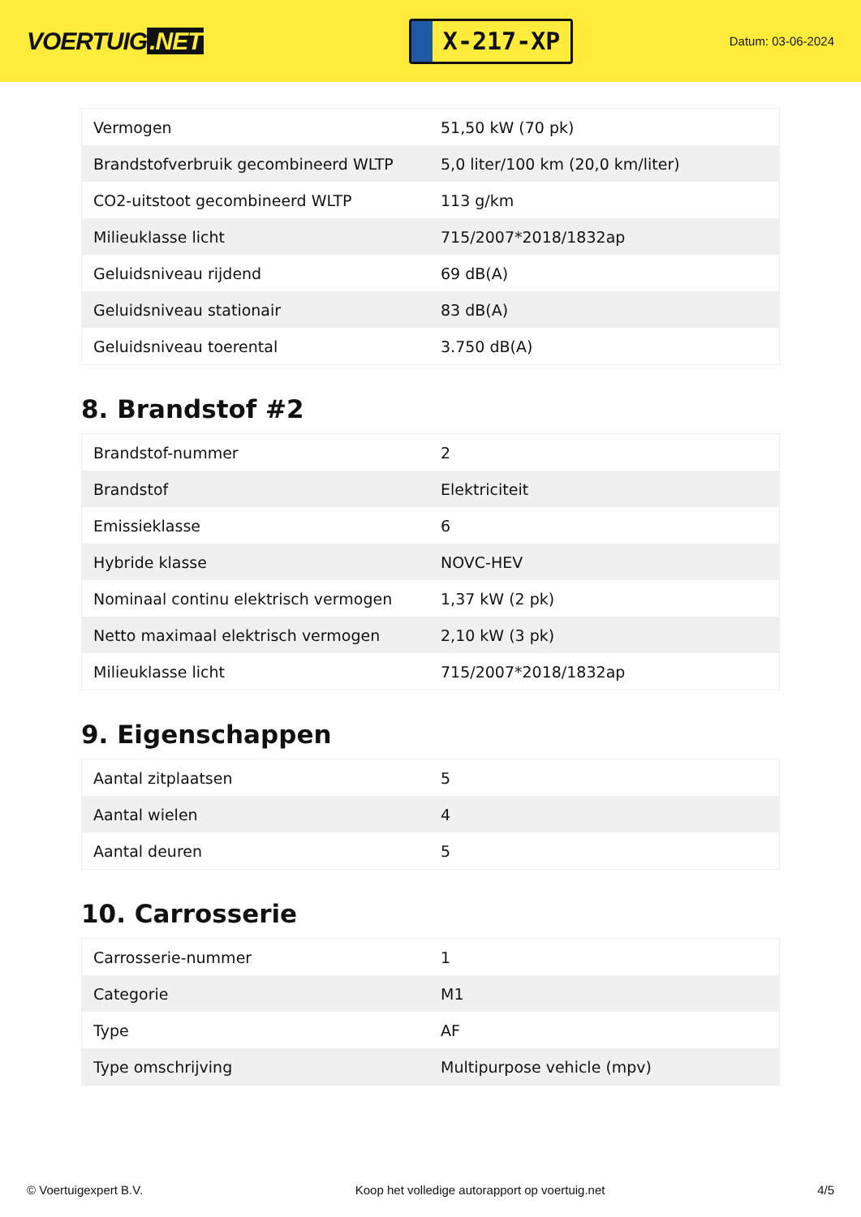VOERTUIG.NET
X-217-XP
Datum: 03-06-2024
| Vermogen | 51,50 kW (70 pk) |
| Brandstofverbruik gecombineerd WLTP | 5,0 liter/100 km (20,0 km/liter) |
| CO2-uitstoot gecombineerd WLTP | 113 g/km |
| Milieuklasse licht | 715/2007*2018/1832ap |
| Geluidsniveau rijdend | 69 dB(A) |
| Geluidsniveau stationair | 83 dB(A) |
| Geluidsniveau toerental | 3.750 dB(A) |
8. Brandstof #2
| Brandstof-nummer | 2 |
| Brandstof | Elektriciteit |
| Emissieklasse | 6 |
| Hybride klasse | NOVC-HEV |
| Nominaal continu elektrisch vermogen | 1,37 kW (2 pk) |
| Netto maximaal elektrisch vermogen | 2,10 kW (3 pk) |
| Milieuklasse licht | 715/2007*2018/1832ap |
9. Eigenschappen
| Aantal zitplaatsen | 5 |
| Aantal wielen | 4 |
| Aantal deuren | 5 |
10. Carrosserie
| Carrosserie-nummer | 1 |
| Categorie | M1 |
| Type | AF |
| Type omschrijving | Multipurpose vehicle (mpv) |
© Voertuigexpert B.V. Koop het volledige autorapport op voertuig.net 4/5